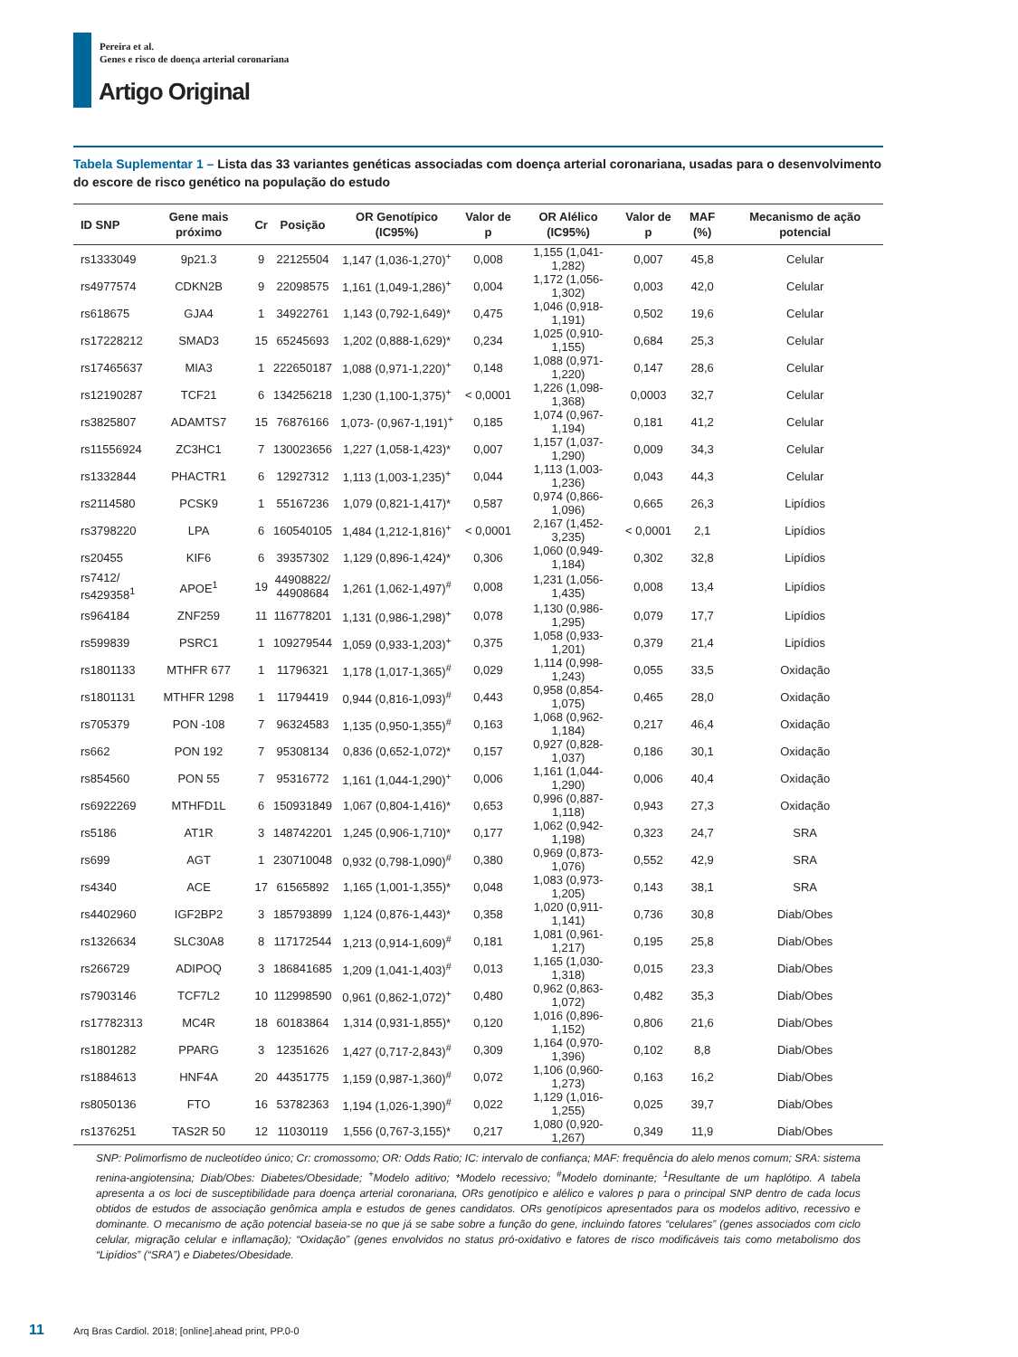Pereira et al.
Genes e risco de doença arterial coronariana
Artigo Original
Tabela Suplementar 1 – Lista das 33 variantes genéticas associadas com doença arterial coronariana, usadas para o desenvolvimento do escore de risco genético na população do estudo
| ID SNP | Gene mais próximo | Cr | Posição | OR Genotípico (IC95%) | Valor de p | OR Alélico (IC95%) | Valor de p | MAF (%) | Mecanismo de ação potencial |
| --- | --- | --- | --- | --- | --- | --- | --- | --- | --- |
| rs1333049 | 9p21.3 | 9 | 22125504 | 1,147 (1,036-1,270)<sup>+</sup> | 0,008 | 1,155 (1,041-1,282) | 0,007 | 45,8 | Celular |
| rs4977574 | CDKN2B | 9 | 22098575 | 1,161 (1,049-1,286)<sup>+</sup> | 0,004 | 1,172 (1,056-1,302) | 0,003 | 42,0 | Celular |
| rs618675 | GJA4 | 1 | 34922761 | 1,143 (0,792-1,649)* | 0,475 | 1,046 (0,918-1,191) | 0,502 | 19,6 | Celular |
| rs17228212 | SMAD3 | 15 | 65245693 | 1,202 (0,888-1,629)* | 0,234 | 1,025 (0,910-1,155) | 0,684 | 25,3 | Celular |
| rs17465637 | MIA3 | 1 | 222650187 | 1,088 (0,971-1,220)<sup>+</sup> | 0,148 | 1,088 (0,971-1,220) | 0,147 | 28,6 | Celular |
| rs12190287 | TCF21 | 6 | 134256218 | 1,230 (1,100-1,375)<sup>+</sup> | < 0,0001 | 1,226 (1,098-1,368) | 0,0003 | 32,7 | Celular |
| rs3825807 | ADAMTS7 | 15 | 76876166 | 1,073- (0,967-1,191)<sup>+</sup> | 0,185 | 1,074 (0,967-1,194) | 0,181 | 41,2 | Celular |
| rs11556924 | ZC3HC1 | 7 | 130023656 | 1,227 (1,058-1,423)* | 0,007 | 1,157 (1,037-1,290) | 0,009 | 34,3 | Celular |
| rs1332844 | PHACTR1 | 6 | 12927312 | 1,113 (1,003-1,235)<sup>+</sup> | 0,044 | 1,113 (1,003-1,236) | 0,043 | 44,3 | Celular |
| rs2114580 | PCSK9 | 1 | 55167236 | 1,079 (0,821-1,417)* | 0,587 | 0,974 (0,866-1,096) | 0,665 | 26,3 | Lipídios |
| rs3798220 | LPA | 6 | 160540105 | 1,484 (1,212-1,816)<sup>+</sup> | < 0,0001 | 2,167 (1,452-3,235) | < 0,0001 | 2,1 | Lipídios |
| rs20455 | KIF6 | 6 | 39357302 | 1,129 (0,896-1,424)* | 0,306 | 1,060 (0,949-1,184) | 0,302 | 32,8 | Lipídios |
| rs7412/ rs429358<sup>1</sup> | APOE<sup>1</sup> | 19 | 44908822/ 44908684 | 1,261 (1,062-1,497)<sup>#</sup> | 0,008 | 1,231 (1,056-1,435) | 0,008 | 13,4 | Lipídios |
| rs964184 | ZNF259 | 11 | 116778201 | 1,131 (0,986-1,298)<sup>+</sup> | 0,078 | 1,130 (0,986-1,295) | 0,079 | 17,7 | Lipídios |
| rs599839 | PSRC1 | 1 | 109279544 | 1,059 (0,933-1,203)<sup>+</sup> | 0,375 | 1,058 (0,933-1,201) | 0,379 | 21,4 | Lipídios |
| rs1801133 | MTHFR 677 | 1 | 11796321 | 1,178 (1,017-1,365)<sup>#</sup> | 0,029 | 1,114 (0,998-1,243) | 0,055 | 33,5 | Oxidação |
| rs1801131 | MTHFR 1298 | 1 | 11794419 | 0,944 (0,816-1,093)<sup>#</sup> | 0,443 | 0,958 (0,854-1,075) | 0,465 | 28,0 | Oxidação |
| rs705379 | PON -108 | 7 | 96324583 | 1,135 (0,950-1,355)<sup>#</sup> | 0,163 | 1,068 (0,962-1,184) | 0,217 | 46,4 | Oxidação |
| rs662 | PON 192 | 7 | 95308134 | 0,836 (0,652-1,072)* | 0,157 | 0,927 (0,828-1,037) | 0,186 | 30,1 | Oxidação |
| rs854560 | PON 55 | 7 | 95316772 | 1,161 (1,044-1,290)<sup>+</sup> | 0,006 | 1,161 (1,044-1,290) | 0,006 | 40,4 | Oxidação |
| rs6922269 | MTHFD1L | 6 | 150931849 | 1,067 (0,804-1,416)* | 0,653 | 0,996 (0,887-1,118) | 0,943 | 27,3 | Oxidação |
| rs5186 | AT1R | 3 | 148742201 | 1,245 (0,906-1,710)* | 0,177 | 1,062 (0,942-1,198) | 0,323 | 24,7 | SRA |
| rs699 | AGT | 1 | 230710048 | 0,932 (0,798-1,090)<sup>#</sup> | 0,380 | 0,969 (0,873-1,076) | 0,552 | 42,9 | SRA |
| rs4340 | ACE | 17 | 61565892 | 1,165 (1,001-1,355)* | 0,048 | 1,083 (0,973-1,205) | 0,143 | 38,1 | SRA |
| rs4402960 | IGF2BP2 | 3 | 185793899 | 1,124 (0,876-1,443)* | 0,358 | 1,020 (0,911-1,141) | 0,736 | 30,8 | Diab/Obes |
| rs1326634 | SLC30A8 | 8 | 117172544 | 1,213 (0,914-1,609)<sup>#</sup> | 0,181 | 1,081 (0,961-1,217) | 0,195 | 25,8 | Diab/Obes |
| rs266729 | ADIPOQ | 3 | 186841685 | 1,209 (1,041-1,403)<sup>#</sup> | 0,013 | 1,165 (1,030-1,318) | 0,015 | 23,3 | Diab/Obes |
| rs7903146 | TCF7L2 | 10 | 112998590 | 0,961 (0,862-1,072)<sup>+</sup> | 0,480 | 0,962 (0,863-1,072) | 0,482 | 35,3 | Diab/Obes |
| rs17782313 | MC4R | 18 | 60183864 | 1,314 (0,931-1,855)* | 0,120 | 1,016 (0,896-1,152) | 0,806 | 21,6 | Diab/Obes |
| rs1801282 | PPARG | 3 | 12351626 | 1,427 (0,717-2,843)<sup>#</sup> | 0,309 | 1,164 (0,970-1,396) | 0,102 | 8,8 | Diab/Obes |
| rs1884613 | HNF4A | 20 | 44351775 | 1,159 (0,987-1,360)<sup>#</sup> | 0,072 | 1,106 (0,960-1,273) | 0,163 | 16,2 | Diab/Obes |
| rs8050136 | FTO | 16 | 53782363 | 1,194 (1,026-1,390)<sup>#</sup> | 0,022 | 1,129 (1,016-1,255) | 0,025 | 39,7 | Diab/Obes |
| rs1376251 | TAS2R 50 | 12 | 11030119 | 1,556 (0,767-3,155)* | 0,217 | 1,080 (0,920-1,267) | 0,349 | 11,9 | Diab/Obes |
SNP: Polimorfismo de nucleotídeo único; Cr: cromossomo; OR: Odds Ratio; IC: intervalo de confiança; MAF: frequência do alelo menos comum; SRA: sistema renina-angiotensina; Diab/Obes: Diabetes/Obesidade; <sup>+</sup>Modelo aditivo; *Modelo recessivo; <sup>#</sup>Modelo dominante; <sup>1</sup>Resultante de um haplótipo. A tabela apresenta a os loci de susceptibilidade para doença arterial coronariana, ORs genotípico e alélico e valores p para o principal SNP dentro de cada locus obtidos de estudos de associação genômica ampla e estudos de genes candidatos. ORs genotípicos apresentados para os modelos aditivo, recessivo e dominante. O mecanismo de ação potencial baseia-se no que já se sabe sobre a função do gene, incluindo fatores “celulares” (genes associados com ciclo celular, migração celular e inflamação); “Oxidação” (genes envolvidos no status pró-oxidativo e fatores de risco modificáveis tais como metabolismo dos “Lipídios” (“SRA”) e Diabetes/Obesidade.
11 Arq Bras Cardiol. 2018; [online].ahead print, PP.0-0